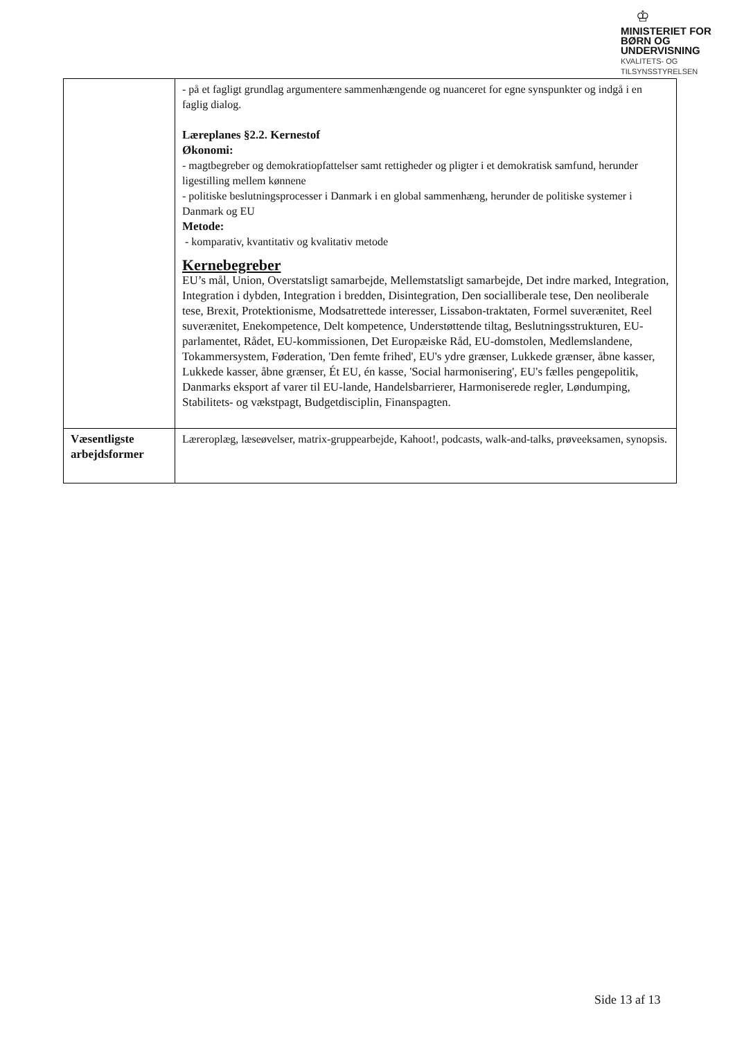♔
MINISTERIET FOR
BØRN OG
UNDERVISNING
KVALITETS- OG
TILSYNSSTYRELSEN
| | - på et fagligt grundlag argumentere sammenhængende og nuanceret for egne synspunkter og indgå i en faglig dialog. Læreplanes §2.2. Kernestof Økonomi: - magtbegreber og demokratiopfattelser samt rettigheder og pligter i et demokratisk samfund, herunder ligestilling mellem kønnene - politiske beslutningsprocesser i Danmark i en global sammenhæng, herunder de politiske systemer i Danmark og EU Metode: - komparativ, kvantitativ og kvalitativ metode Kernebegreber EU’s mål, Union, Overstatsligt samarbejde, Mellemstatsligt samarbejde, Det indre marked, Integration, Integration i dybden, Integration i bredden, Disintegration, Den socialliberale tese, Den neoliberale tese, Brexit, Protektionisme, Modsatrettede interesser, Lissabon-traktaten, Formel suverænitet, Reel suverænitet, Enekompetence, Delt kompetence, Understøttende tiltag, Beslutningsstrukturen, EU-parlamentet, Rådet, EU-kommissionen, Det Europæiske Råd, EU-domstolen, Medlemslandene, Tokammersystem, Føderation, 'Den femte frihed', EU's ydre grænser, Lukkede grænser, åbne kasser, Lukkede kasser, åbne grænser, Ét EU, én kasse, 'Social harmonisering', EU's fælles pengepolitik, Danmarks eksport af varer til EU-lande, Handelsbarrierer, Harmoniserede regler, Løndumping, Stabilitets- og vækstpagt, Budgetdisciplin, Finanspagten. |
| Væsentligste arbejdsformer | Læreroplæg, læseøvelser, matrix-gruppearbejde, Kahoot!, podcasts, walk-and-talks, prøveeksamen, synopsis. |
Side 13 af 13